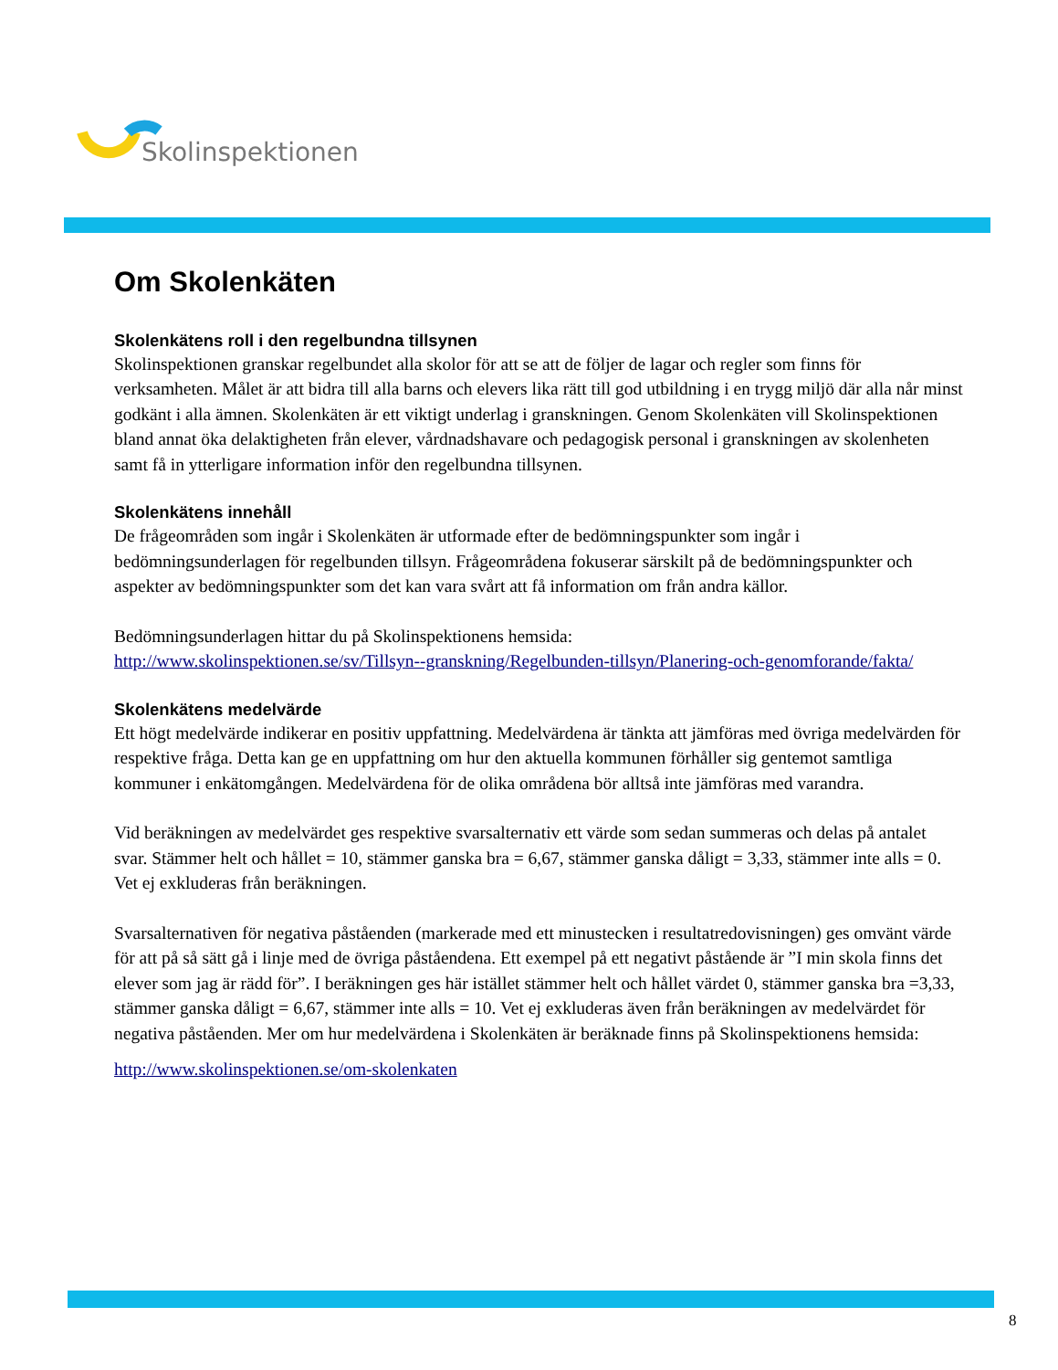Skolinspektionen
Om Skolenkäten
Skolenkätens roll i den regelbundna tillsynen
Skolinspektionen granskar regelbundet alla skolor för att se att de följer de lagar och regler som finns för verksamheten. Målet är att bidra till alla barns och elevers lika rätt till god utbildning i en trygg miljö där alla når minst godkänt i alla ämnen. Skolenkäten är ett viktigt underlag i granskningen. Genom Skolenkäten vill Skolinspektionen bland annat öka delaktigheten från elever, vårdnadshavare och pedagogisk personal i granskningen av skolenheten samt få in ytterligare information inför den regelbundna tillsynen.
Skolenkätens innehåll
De frågeområden som ingår i Skolenkäten är utformade efter de bedömningspunkter som ingår i bedömningsunderlagen för regelbunden tillsyn. Frågeområdena fokuserar särskilt på de bedömningspunkter och aspekter av bedömningspunkter som det kan vara svårt att få information om från andra källor.
Bedömningsunderlagen hittar du på Skolinspektionens hemsida:
http://www.skolinspektionen.se/sv/Tillsyn--granskning/Regelbunden-tillsyn/Planering-och-genomforande/fakta/
Skolenkätens medelvärde
Ett högt medelvärde indikerar en positiv uppfattning. Medelvärdena är tänkta att jämföras med övriga medelvärden för respektive fråga. Detta kan ge en uppfattning om hur den aktuella kommunen förhåller sig gentemot samtliga kommuner i enkätomgången. Medelvärdena för de olika områdena bör alltså inte jämföras med varandra.
Vid beräkningen av medelvärdet ges respektive svarsalternativ ett värde som sedan summeras och delas på antalet svar. Stämmer helt och hållet = 10, stämmer ganska bra = 6,67, stämmer ganska dåligt = 3,33, stämmer inte alls = 0. Vet ej exkluderas från beräkningen.
Svarsalternativen för negativa påståenden (markerade med ett minustecken i resultatredovisningen) ges omvänt värde för att på så sätt gå i linje med de övriga påståendena. Ett exempel på ett negativt påstående är ”I min skola finns det elever som jag är rädd för”. I beräkningen ges här istället stämmer helt och hållet värdet 0, stämmer ganska bra =3,33, stämmer ganska dåligt = 6,67, stämmer inte alls = 10. Vet ej exkluderas även från beräkningen av medelvärdet för negativa påståenden. Mer om hur medelvärdena i Skolenkäten är beräknade finns på Skolinspektionens hemsida:
http://www.skolinspektionen.se/om-skolenkaten
8